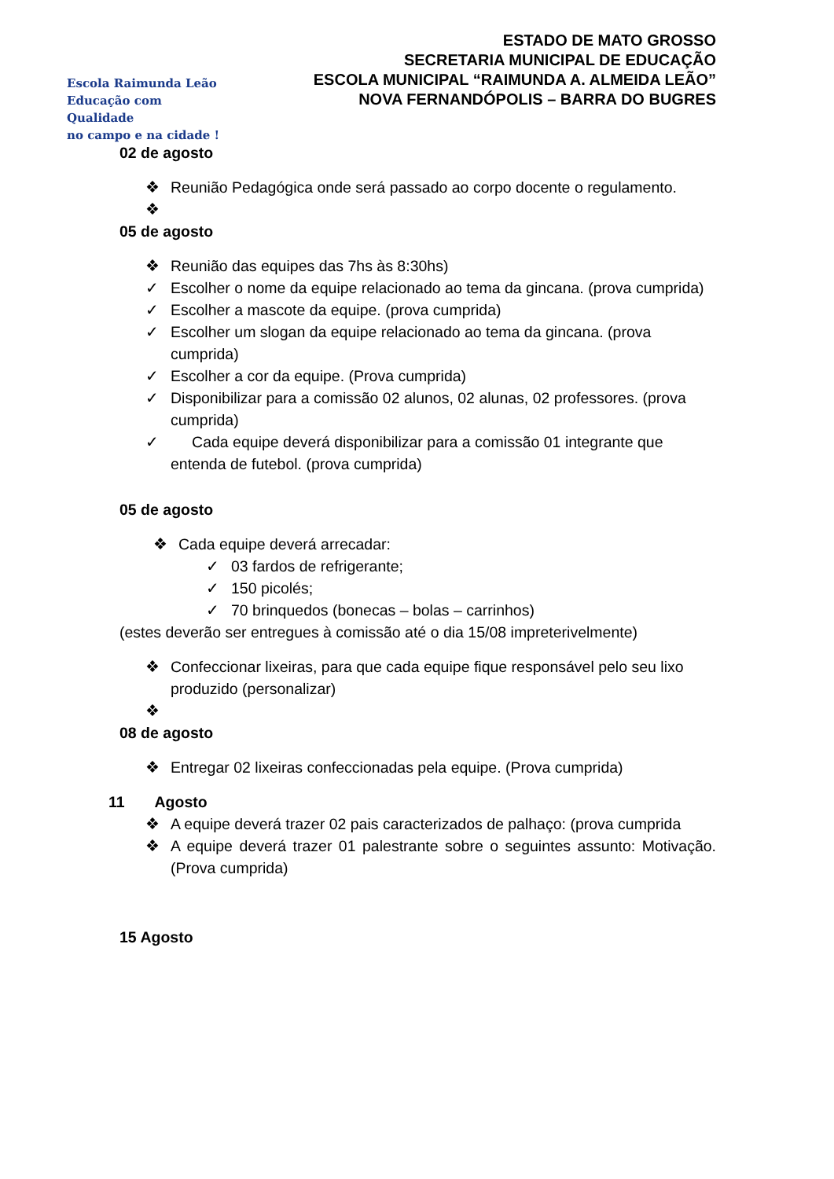Escola Raimunda Leão
Educação com Qualidade
no campo e na cidade !
ESTADO DE MATO GROSSO
SECRETARIA MUNICIPAL DE EDUCAÇÃO
ESCOLA MUNICIPAL “RAIMUNDA A. ALMEIDA LEÃO”
NOVA FERNANDÓPOLIS – BARRA DO BUGRES
02 de agosto
❖ Reunião Pedagógica onde será passado ao corpo docente o regulamento.
❖
05 de agosto
❖ Reunião das equipes das 7hs às 8:30hs)
✓ Escolher o nome da equipe relacionado ao tema da gincana. (prova cumprida)
✓ Escolher a mascote da equipe. (prova cumprida)
✓ Escolher um slogan da equipe relacionado ao tema da gincana. (prova cumprida)
✓ Escolher a cor da equipe. (Prova cumprida)
✓ Disponibilizar para a comissão 02 alunos, 02 alunas, 02 professores. (prova cumprida)
✓ Cada equipe deverá disponibilizar para a comissão 01 integrante que entenda de futebol. (prova cumprida)
05 de agosto
❖ Cada equipe deverá arrecadar:
✓ 03 fardos de refrigerante;
✓ 150 picolés;
✓ 70 brinquedos (bonecas – bolas – carrinhos)
(estes deverão ser entregues à comissão até o dia 15/08 impreterivelmente)
❖ Confeccionar lixeiras, para que cada equipe fique responsável pelo seu lixo produzido (personalizar)
❖
08 de agosto
❖ Entregar 02 lixeiras confeccionadas pela equipe. (Prova cumprida)
11 Agosto
❖ A equipe deverá trazer 02 pais caracterizados de palhaço: (prova cumprida
❖ A equipe deverá trazer 01 palestrante sobre o seguintes assunto: Motivação. (Prova cumprida)
15 Agosto